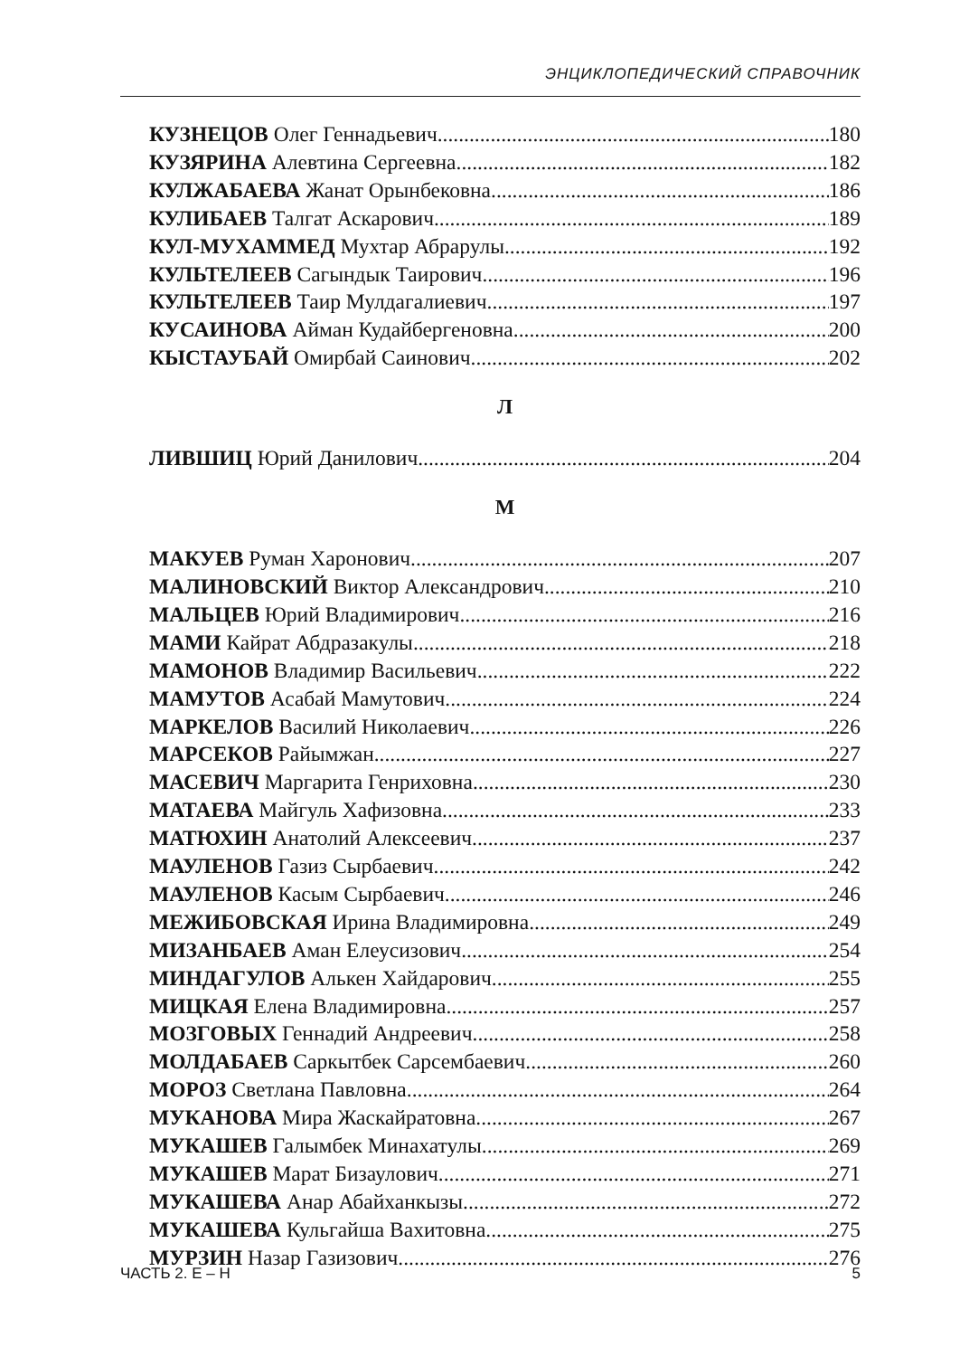ЭНЦИКЛОПЕДИЧЕСКИЙ СПРАВОЧНИК
КУЗНЕЦОВ Олег Геннадьевич 180
КУЗЯРИНА Алевтина Сергеевна 182
КУЛЖАБАЕВА Жанат Орынбековна 186
КУЛИБАЕВ Талгат Аскарович 189
КУЛ-МУХАММЕД Мухтар Абрарулы 192
КУЛЬТЕЛЕЕВ Сагындык Таирович 196
КУЛЬТЕЛЕЕВ Таир Мулдагалиевич 197
КУСАИНОВА Айман Кудайбергеновна 200
КЫСТАУБАЙ Омирбай Саинович 202
Л
ЛИВШИЦ Юрий Данилович 204
М
МАКУЕВ Руман Харонович 207
МАЛИНОВСКИЙ Виктор Александрович 210
МАЛЬЦЕВ Юрий Владимирович 216
МАМИ Кайрат Абдразакулы 218
МАМОНОВ Владимир Васильевич 222
МАМУТОВ Асабай Мамутович 224
МАРКЕЛОВ Василий Николаевич 226
МАРСЕКОВ Райымжан 227
МАСЕВИЧ Маргарита Генриховна 230
МАТАЕВА Майгуль Хафизовна 233
МАТЮХИН Анатолий Алексеевич 237
МАУЛЕНОВ Газиз Сырбаевич 242
МАУЛЕНОВ Касым Сырбаевич 246
МЕЖИБОВСКАЯ Ирина Владимировна 249
МИЗАНБАЕВ Аман Елеусизович 254
МИНДАГУЛОВ Алькен Хайдарович 255
МИЦКАЯ Елена Владимировна 257
МОЗГОВЫХ Геннадий Андреевич 258
МОЛДАБАЕВ Саркытбек Сарсембаевич 260
МОРОЗ Светлана Павловна 264
МУКАНОВА Мира Жаскайратовна 267
МУКАШЕВ Галымбек Минахатулы 269
МУКАШЕВ Марат Бизаулович 271
МУКАШЕВА Анар Абайханкызы 272
МУКАШЕВА Кульгайша Вахитовна 275
МУРЗИН Назар Газизович 276
ЧАСТЬ 2. Е – Н 5